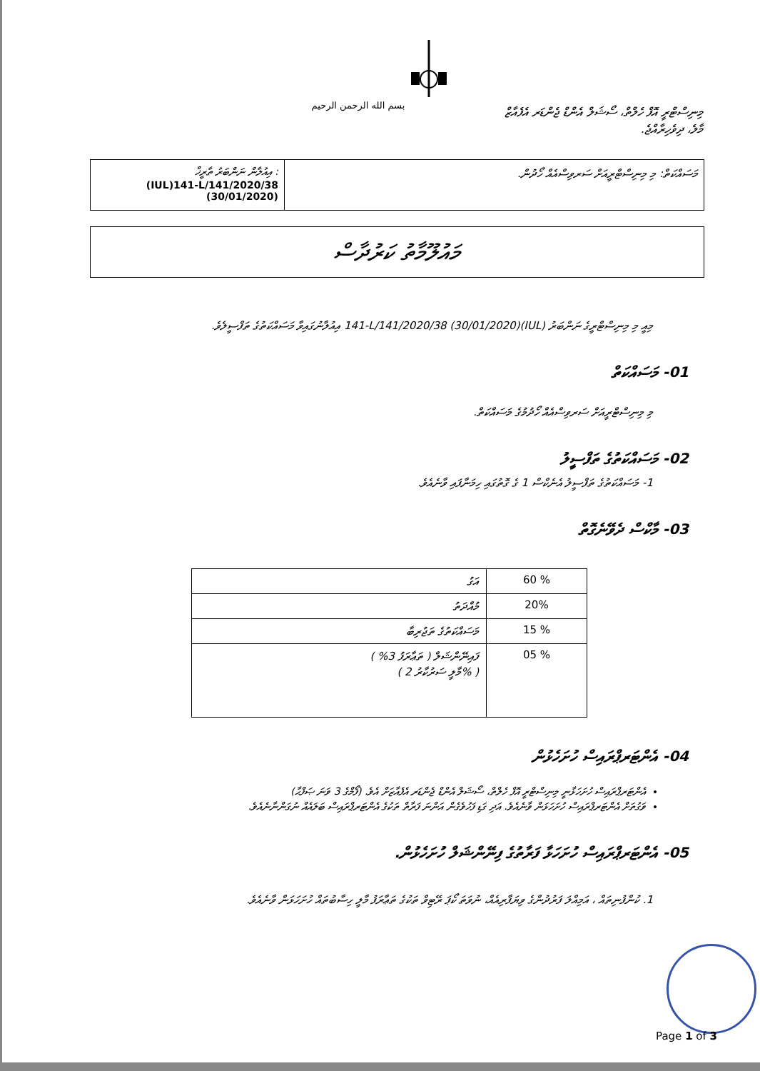بسم الله الرحمن الرحيم
މިނިސްޓްރީ އޮފް ހެލްތް، ސޯޝަލް އެންޑް ޖެންޑަރ އެފެއާޒް
މާލެ، ދިވެހިރާއްޖެ.
މަސައްކަތް: މި މިނިސްޓްރީއަށް ސަރވިސްއެއް ހޯދުން.
އިއުލާން ނަންބަރު ތާރީޚް :
(IUL)141-L/141/2020/38
(30/01/2020)
މައުލޫމާތު ކަރުދާސް
މިއީ މި މިނިސްޓްރީގެ ނަންބަރު (IUL)141-L/141/2020/38 (30/01/2020) އިއުލާނުގައިވާ މަސައްކަތުގެ ތަފްސީލެވެ.
01- މަސައްކަތް
މި މިނިސްޓްރީއަށް ސަރވިސްއެއް ހޯދުމުގެ މަސައްކަތް.
02- މަސައްކަތުގެ ތަފްސީލު
1- މަސައްކަތުގެ ތަފްސީލު އެނެކްސް 1 ގެ ގޮތުގައި ހިމަނާފައި ވާނެއެވެ.
03- މާކްސް ދެވޭނެގޮތް
| އަގު | 60 % |
| މުއްދަތު | 20% |
| މަސައްކަތުގެ ތަޖުރިބާ | 15 % |
| ފައިނޭންޝަލް ( ތަޢާރަފު 3% ) ( މާލީ ސަރުކާރު 2% ) | 05 % |
04- އެންޓަރޕްރައިސް ހުށަހެޅުން
އެންޓަރޕްރައިސް ހުށަހަޅާނީ މިނިސްޓްރީ އޮފް ހެލްތް، ސޯޝަލް އެންޑް ޖެންޑަރ އެފެއާޒަށް އެވެ. (ފޯމްގެ 3 ވަނަ ޞަފްޙާ)
ވަގުތަށް އެންޓަރޕްރައިސް ހުށަހަޅަން ވާނެއެވެ. އަދި ގަޑި ފަހުވެގެން އަންނަ ފަރާތް ތަކުގެ އެންޓަރޕްރައިސް ބަލައެއް ނުގަންނާނެއެވެ.
05- އެންޓަރޕްރައިސް ހުށަހަޅާ ފަރާތުގެ ފިނޭންޝަލް ހުށަހެޅުން.
1. ކުންފުނިތައް ، އަމިއްލަ ފަރުދުންގެ ވިޔަފާރިއެއް، ނުވަތަ ކޯޕަ ރޭޓިވް ތަކުގެ ތަޢާރަފު މާލީ ހިސާބުތައް ހުށަހަޅަން ވާނެއެވެ.
Page 1 of 3